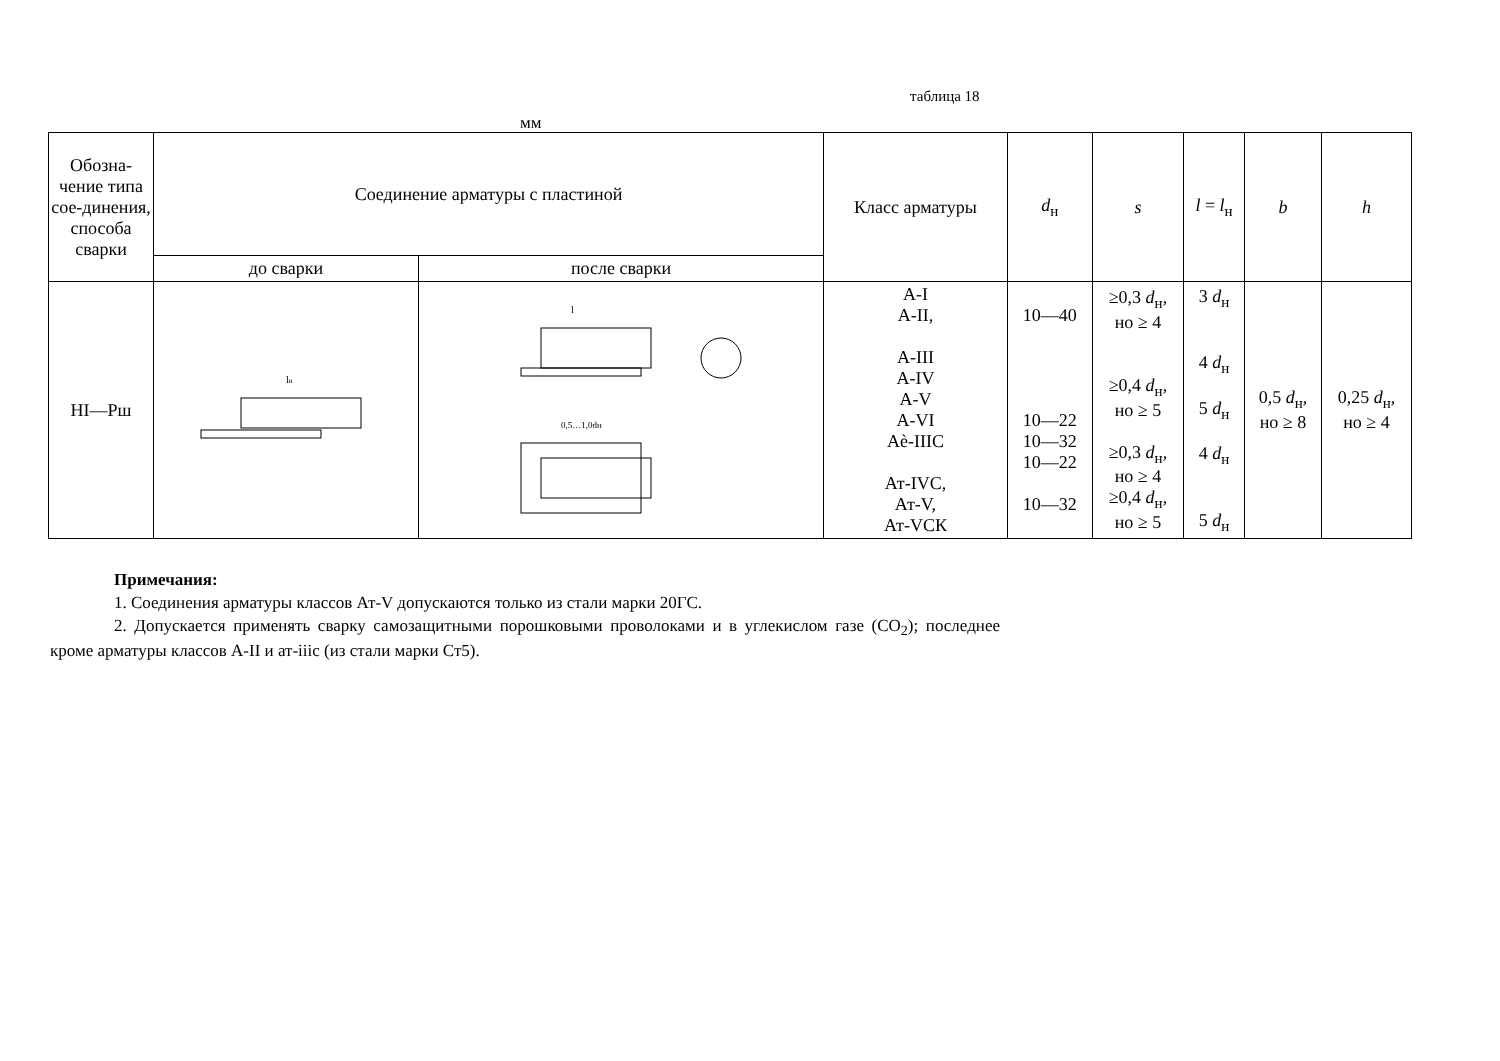таблица 18
мм
| Обозна-чение типа сое-динения, способа сварки | Соединение арматуры с пластиной | | Класс арматуры | d<sub>н</sub> | s | l = l<sub>н</sub> | b | h |
| --- | --- | --- | --- | --- | --- | --- | --- | --- |
| | до сварки | после сварки | | | | | | |
| НI—Рш | l н | l 0,5…1,0dн | А-I А-II, А-III А-IV А-V А-VI Аѐ-IIIС Ат-IVС, Ат-V, Ат-VСК | 10—40 10—22 10—32 10—22 10—32 | ≥0,3 d<sub>н</sub>, но ≥ 4 ≥0,4 d<sub>н</sub>, но ≥ 5 ≥0,3 d<sub>н</sub>, но ≥ 4 ≥0,4 d<sub>н</sub>, но ≥ 5 | 3 d<sub>н</sub> 4 d<sub>н</sub> 5 d<sub>н</sub> 4 d<sub>н</sub> 5 d<sub>н</sub> | 0,5 d<sub>н</sub>, но ≥ 8 | 0,25 d<sub>н</sub>, но ≥ 4 |
Примечания:
1. Соединения арматуры классов Ат-V допускаются только из стали марки 20ГС.
2. Допускается применять сварку самозащитными порошковыми проволоками и в углекислом газе (CO<sub>2</sub>); последнее кроме арматуры классов А-II и ат-iiic (из стали марки Ст5).